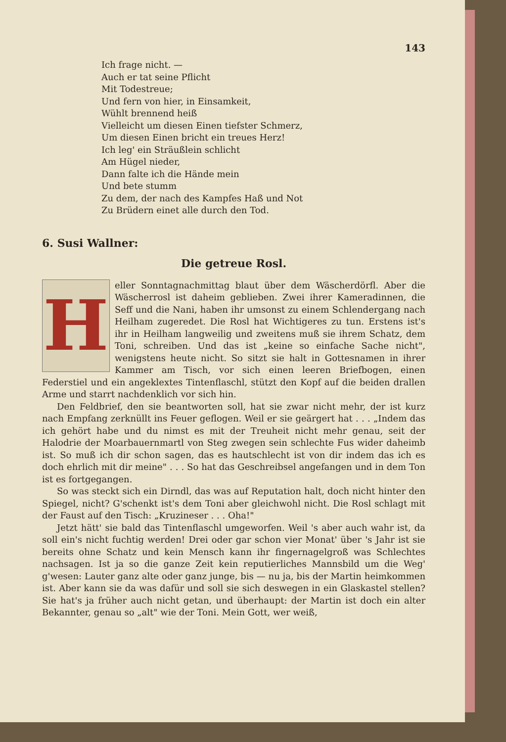143
Ich frage nicht. —
Auch er tat seine Pflicht
Mit Todestreue;
Und fern von hier, in Einsamkeit,
Wühlt brennend heiß
Vielleicht um diesen Einen tiefster Schmerz,
Um diesen Einen bricht ein treues Herz!
Ich leg' ein Sträußlein schlicht
Am Hügel nieder,
Dann falte ich die Hände mein
Und bete stumm
Zu dem, der nach des Kampfes Haß und Not
Zu Brüdern einet alle durch den Tod.
6. Susi Wallner:
Die getreue Rosl.
H
eller Sonntagnachmittag blaut über dem Wäscherdörfl. Aber die Wäscherrosl ist daheim geblieben. Zwei ihrer Kameradinnen, die Seff und die Nani, haben ihr umsonst zu einem Schlendergang nach Heilham zugeredet. Die Rosl hat Wichtigeres zu tun. Erstens ist's ihr in Heilham langweilig und zweitens muß sie ihrem Schatz, dem Toni, schreiben. Und das ist „keine so einfache Sache nicht", wenigstens heute nicht. So sitzt sie halt in Gottesnamen in ihrer Kammer am Tisch, vor sich einen leeren Briefbogen, einen Federstiel und ein angeklextes Tintenflaschl, stützt den Kopf auf die beiden drallen Arme und starrt nachdenklich vor sich hin.
Den Feldbrief, den sie beantworten soll, hat sie zwar nicht mehr, der ist kurz nach Empfang zerknüllt ins Feuer geflogen. Weil er sie geärgert hat . . . „Indem das ich gehört habe und du nimst es mit der Treuheit nicht mehr genau, seit der Halodrie der Moarbauernmartl von Steg zwegen sein schlechte Fus wider daheimb ist. So muß ich dir schon sagen, das es hautschlecht ist von dir indem das ich es doch ehrlich mit dir meine" . . . So hat das Geschreibsel angefangen und in dem Ton ist es fortgegangen.
So was steckt sich ein Dirndl, das was auf Reputation halt, doch nicht hinter den Spiegel, nicht? G'schenkt ist's dem Toni aber gleichwohl nicht. Die Rosl schlagt mit der Faust auf den Tisch: „Kruzineser . . . Oha!"
Jetzt hätt' sie bald das Tintenflaschl umgeworfen. Weil 's aber auch wahr ist, da soll ein's nicht fuchtig werden! Drei oder gar schon vier Monat' über 's Jahr ist sie bereits ohne Schatz und kein Mensch kann ihr fingernagelgroß was Schlechtes nachsagen. Ist ja so die ganze Zeit kein reputierliches Mannsbild um die Weg' g'wesen: Lauter ganz alte oder ganz junge, bis — nu ja, bis der Martin heimkommen ist. Aber kann sie da was dafür und soll sie sich deswegen in ein Glaskastel stellen? Sie hat's ja früher auch nicht getan, und überhaupt: der Martin ist doch ein alter Bekannter, genau so „alt" wie der Toni. Mein Gott, wer weiß,